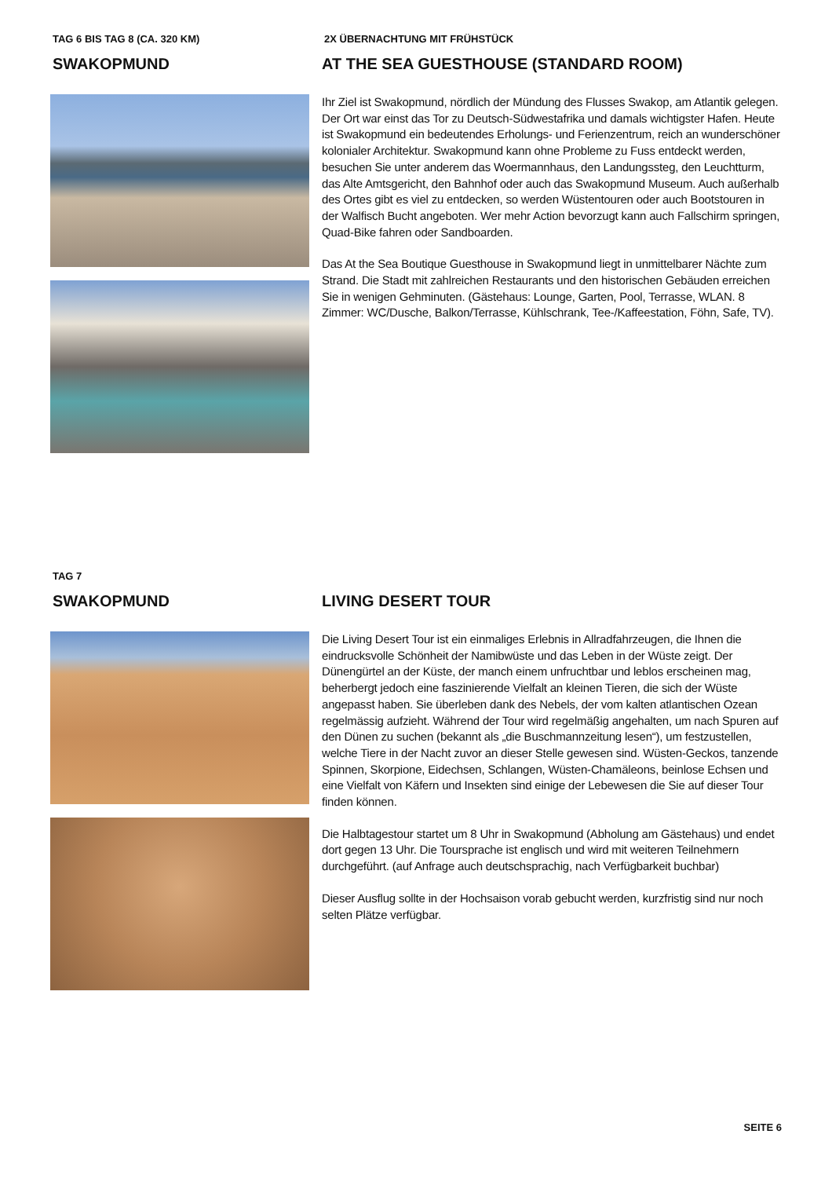TAG 6 BIS TAG 8 (CA. 320 KM)
SWAKOPMUND
2X ÜBERNACHTUNG MIT FRÜHSTÜCK
AT THE SEA GUESTHOUSE (STANDARD ROOM)
Ihr Ziel ist Swakopmund, nördlich der Mündung des Flusses Swakop, am Atlantik gelegen. Der Ort war einst das Tor zu Deutsch-Südwestafrika und damals wichtigster Hafen. Heute ist Swakopmund ein bedeutendes Erholungs- und Ferienzentrum, reich an wunderschöner kolonialer Architektur. Swakopmund kann ohne Probleme zu Fuss entdeckt werden, besuchen Sie unter anderem das Woermannhaus, den Landungssteg, den Leuchtturm, das Alte Amtsgericht, den Bahnhof oder auch das Swakopmund Museum. Auch außerhalb des Ortes gibt es viel zu entdecken, so werden Wüstentouren oder auch Bootstouren in der Walfisch Bucht angeboten. Wer mehr Action bevorzugt kann auch Fallschirm springen, Quad-Bike fahren oder Sandboarden.
Das At the Sea Boutique Guesthouse in Swakopmund liegt in unmittelbarer Nächte zum Strand. Die Stadt mit zahlreichen Restaurants und den historischen Gebäuden erreichen Sie in wenigen Gehminuten. (Gästehaus: Lounge, Garten, Pool, Terrasse, WLAN. 8 Zimmer: WC/Dusche, Balkon/Terrasse, Kühlschrank, Tee-/Kaffeestation, Föhn, Safe, TV).
TAG 7
SWAKOPMUND
LIVING DESERT TOUR
Die Living Desert Tour ist ein einmaliges Erlebnis in Allradfahrzeugen, die Ihnen die eindrucksvolle Schönheit der Namibwüste und das Leben in der Wüste zeigt. Der Dünengürtel an der Küste, der manch einem unfruchtbar und leblos erscheinen mag, beherbergt jedoch eine faszinierende Vielfalt an kleinen Tieren, die sich der Wüste angepasst haben. Sie überleben dank des Nebels, der vom kalten atlantischen Ozean regelmässig aufzieht. Während der Tour wird regelmäßig angehalten, um nach Spuren auf den Dünen zu suchen (bekannt als „die Buschmannzeitung lesen“), um festzustellen, welche Tiere in der Nacht zuvor an dieser Stelle gewesen sind. Wüsten-Geckos, tanzende Spinnen, Skorpione, Eidechsen, Schlangen, Wüsten-Chamäleons, beinlose Echsen und eine Vielfalt von Käfern und Insekten sind einige der Lebewesen die Sie auf dieser Tour finden können.
Die Halbtagestour startet um 8 Uhr in Swakopmund (Abholung am Gästehaus) und endet dort gegen 13 Uhr. Die Toursprache ist englisch und wird mit weiteren Teilnehmern durchgeführt. (auf Anfrage auch deutschsprachig, nach Verfügbarkeit buchbar)
Dieser Ausflug sollte in der Hochsaison vorab gebucht werden, kurzfristig sind nur noch selten Plätze verfügbar.
SEITE 6